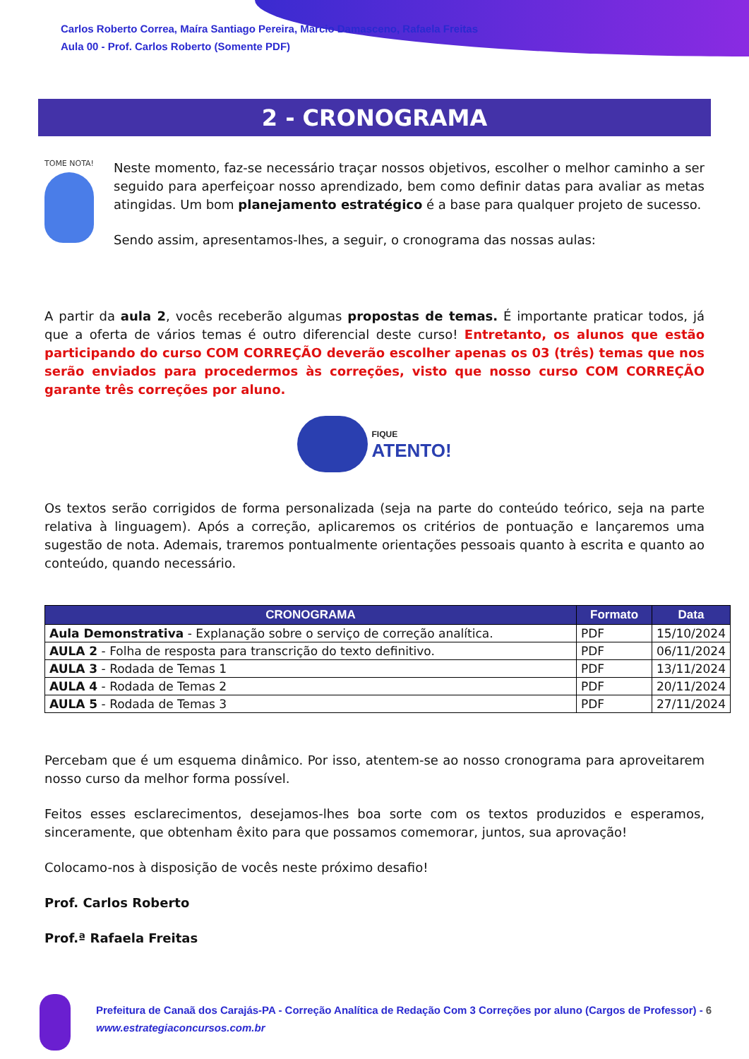Carlos Roberto Correa, Maíra Santiago Pereira, Marcio Damasceno, Rafaela Freitas
Aula 00 - Prof. Carlos Roberto (Somente PDF)
2 - CRONOGRAMA
TOME NOTA!
Neste momento, faz-se necessário traçar nossos objetivos, escolher o melhor caminho a ser seguido para aperfeiçoar nosso aprendizado, bem como definir datas para avaliar as metas atingidas. Um bom planejamento estratégico é a base para qualquer projeto de sucesso.
Sendo assim, apresentamos-lhes, a seguir, o cronograma das nossas aulas:
A partir da aula 2, vocês receberão algumas propostas de temas. É importante praticar todos, já que a oferta de vários temas é outro diferencial deste curso! Entretanto, os alunos que estão participando do curso COM CORREÇÃO deverão escolher apenas os 03 (três) temas que nos serão enviados para procedermos às correções, visto que nosso curso COM CORREÇÃO garante três correções por aluno.
FIQUE
ATENTO!
Os textos serão corrigidos de forma personalizada (seja na parte do conteúdo teórico, seja na parte relativa à linguagem). Após a correção, aplicaremos os critérios de pontuação e lançaremos uma sugestão de nota. Ademais, traremos pontualmente orientações pessoais quanto à escrita e quanto ao conteúdo, quando necessário.
| CRONOGRAMA | Formato | Data |
| --- | --- | --- |
| Aula Demonstrativa - Explanação sobre o serviço de correção analítica. | PDF | 15/10/2024 |
| AULA 2 - Folha de resposta para transcrição do texto definitivo. | PDF | 06/11/2024 |
| AULA 3 - Rodada de Temas 1 | PDF | 13/11/2024 |
| AULA 4 - Rodada de Temas 2 | PDF | 20/11/2024 |
| AULA 5 - Rodada de Temas 3 | PDF | 27/11/2024 |
Percebam que é um esquema dinâmico. Por isso, atentem-se ao nosso cronograma para aproveitarem nosso curso da melhor forma possível.
Feitos esses esclarecimentos, desejamos-lhes boa sorte com os textos produzidos e esperamos, sinceramente, que obtenham êxito para que possamos comemorar, juntos, sua aprovação!
Colocamo-nos à disposição de vocês neste próximo desafio!
Prof. Carlos Roberto
Prof.ª Rafaela Freitas
Prefeitura de Canaã dos Carajás-PA - Correção Analítica de Redação Com 3 Correções por aluno (Cargos de Professor) - 6
www.estrategiaconcursos.com.br